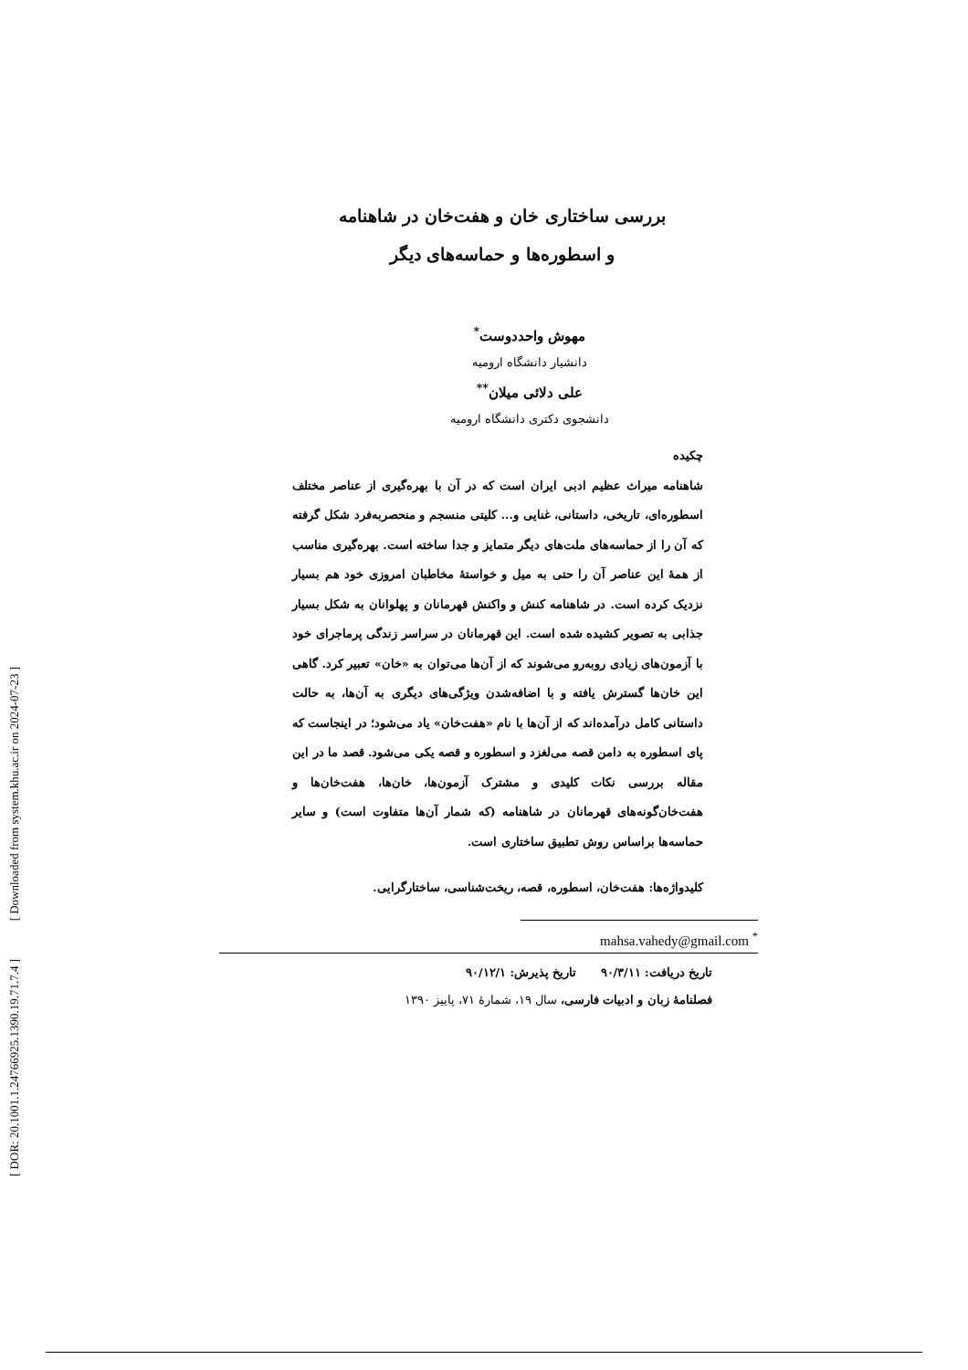[ Downloaded from system.khu.ac.ir on 2024-07-23 ]
[ DOR: 20.1001.1.24766925.1390.19.71.7.4 ]
بررسی ساختاری خان و هفت‌خان در شاهنامه
و اسطوره‌ها و حماسه‌های دیگر
مهوش واحددوست<sup>*</sup>
دانشیار دانشگاه ارومیه
علی دلائی میلان<sup>**</sup>
دانشجوی دکتری دانشگاه ارومیه
چکیده
شاهنامه میراث عظیم ادبی ایران است که در آن با بهره‌گیری از عناصر مختلف اسطوره‌ای، تاریخی، داستانی، غنایی و... کلیتی منسجم و منحصربه‌فرد شکل گرفته که آن را از حماسه‌های ملت‌های دیگر متمایز و جدا ساخته است. بهره‌گیری مناسب از همهٔ این عناصر آن را حتی به میل و خواستهٔ مخاطبان امروزی خود هم بسیار نزدیک کرده است. در شاهنامه کنش و واکنش قهرمانان و پهلوانان به شکل بسیار جذابی به تصویر کشیده شده است. این قهرمانان در سراسر زندگی پرماجرای خود با آزمون‌های زیادی روبه‌رو می‌شوند که از آن‌ها می‌توان به «خان» تعبیر کرد. گاهی این خان‌ها گسترش یافته و با اضافه‌شدن ویژگی‌های دیگری به آن‌ها، به حالت داستانی کامل درآمده‌اند که از آن‌ها با نام «هفت‌خان» یاد می‌شود؛ در اینجاست که پای اسطوره به دامن قصه می‌لغزد و اسطوره و قصه یکی می‌شود. قصد ما در این مقاله بررسی نکات کلیدی و مشترک آزمون‌ها، خان‌ها، هفت‌خان‌ها و هفت‌خان‌گونه‌های قهرمانان در شاهنامه (که شمار آن‌ها متفاوت است) و سایر حماسه‌ها براساس روش تطبیق ساختاری است.
کلیدواژه‌ها: هفت‌خان، اسطوره، قصه، ریخت‌شناسی، ساختارگرایی.
mahsa.vahedy@gmail.com <sup>*</sup>
تاریخ دریافت: ۹۰/۳/۱۱ تاریخ پذیرش: ۹۰/۱۲/۱
فصلنامهٔ زبان و ادبیات فارسی، سال ۱۹، شمارهٔ ۷۱، پاییز ۱۳۹۰